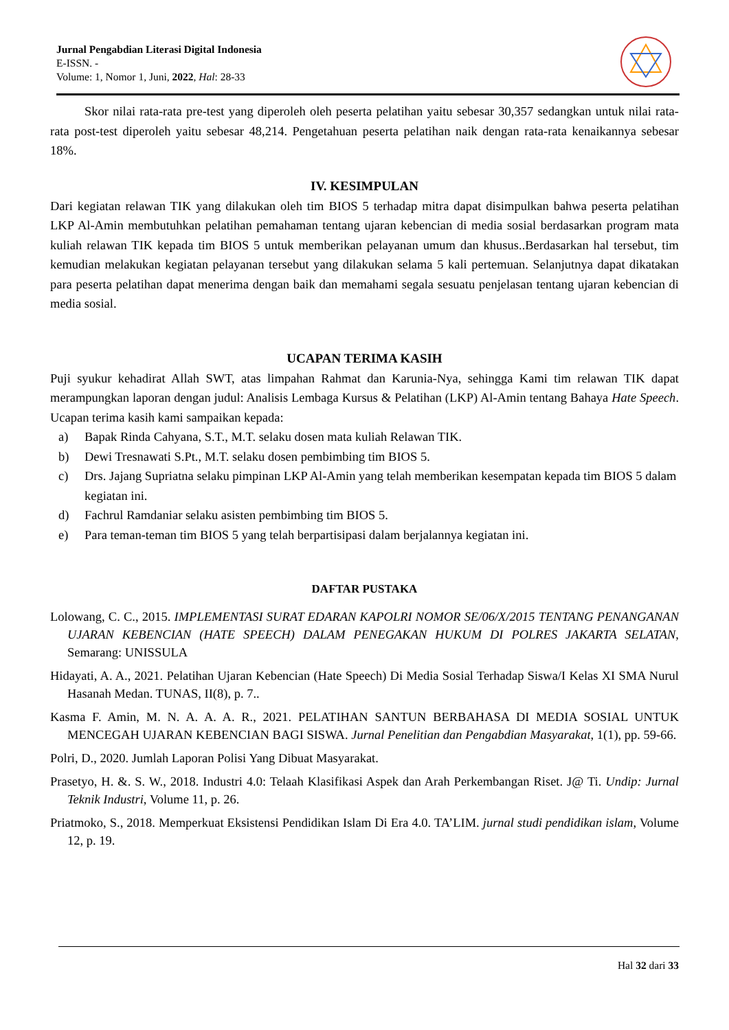Jurnal Pengabdian Literasi Digital Indonesia
E-ISSN. -
Volume: 1, Nomor 1, Juni, 2022, Hal: 28-33
Skor nilai rata-rata pre-test yang diperoleh oleh peserta pelatihan yaitu sebesar 30,357 sedangkan untuk nilai rata-rata post-test diperoleh yaitu sebesar 48,214. Pengetahuan peserta pelatihan naik dengan rata-rata kenaikannya sebesar 18%.
IV. KESIMPULAN
Dari kegiatan relawan TIK yang dilakukan oleh tim BIOS 5 terhadap mitra dapat disimpulkan bahwa peserta pelatihan LKP Al-Amin membutuhkan pelatihan pemahaman tentang ujaran kebencian di media sosial berdasarkan program mata kuliah relawan TIK kepada tim BIOS 5 untuk memberikan pelayanan umum dan khusus..Berdasarkan hal tersebut, tim kemudian melakukan kegiatan pelayanan tersebut yang dilakukan selama 5 kali pertemuan. Selanjutnya dapat dikatakan para peserta pelatihan dapat menerima dengan baik dan memahami segala sesuatu penjelasan tentang ujaran kebencian di media sosial.
UCAPAN TERIMA KASIH
Puji syukur kehadirat Allah SWT, atas limpahan Rahmat dan Karunia-Nya, sehingga Kami tim relawan TIK dapat merampungkan laporan dengan judul: Analisis Lembaga Kursus & Pelatihan (LKP) Al-Amin tentang Bahaya Hate Speech. Ucapan terima kasih kami sampaikan kepada:
a) Bapak Rinda Cahyana, S.T., M.T. selaku dosen mata kuliah Relawan TIK.
b) Dewi Tresnawati S.Pt., M.T. selaku dosen pembimbing tim BIOS 5.
c) Drs. Jajang Supriatna selaku pimpinan LKP Al-Amin yang telah memberikan kesempatan kepada tim BIOS 5 dalam kegiatan ini.
d) Fachrul Ramdaniar selaku asisten pembimbing tim BIOS 5.
e) Para teman-teman tim BIOS 5 yang telah berpartisipasi dalam berjalannya kegiatan ini.
DAFTAR PUSTAKA
Lolowang, C. C., 2015. IMPLEMENTASI SURAT EDARAN KAPOLRI NOMOR SE/06/X/2015 TENTANG PENANGANAN UJARAN KEBENCIAN (HATE SPEECH) DALAM PENEGAKAN HUKUM DI POLRES JAKARTA SELATAN, Semarang: UNISSULA
Hidayati, A. A., 2021. Pelatihan Ujaran Kebencian (Hate Speech) Di Media Sosial Terhadap Siswa/I Kelas XI SMA Nurul Hasanah Medan. TUNAS, II(8), p. 7..
Kasma F. Amin, M. N. A. A. A. R., 2021. PELATIHAN SANTUN BERBAHASA DI MEDIA SOSIAL UNTUK MENCEGAH UJARAN KEBENCIAN BAGI SISWA. Jurnal Penelitian dan Pengabdian Masyarakat, 1(1), pp. 59-66.
Polri, D., 2020. Jumlah Laporan Polisi Yang Dibuat Masyarakat.
Prasetyo, H. &. S. W., 2018. Industri 4.0: Telaah Klasifikasi Aspek dan Arah Perkembangan Riset. J@ Ti. Undip: Jurnal Teknik Industri, Volume 11, p. 26.
Priatmoko, S., 2018. Memperkuat Eksistensi Pendidikan Islam Di Era 4.0. TA’LIM. jurnal studi pendidikan islam, Volume 12, p. 19.
Hal 32 dari 33